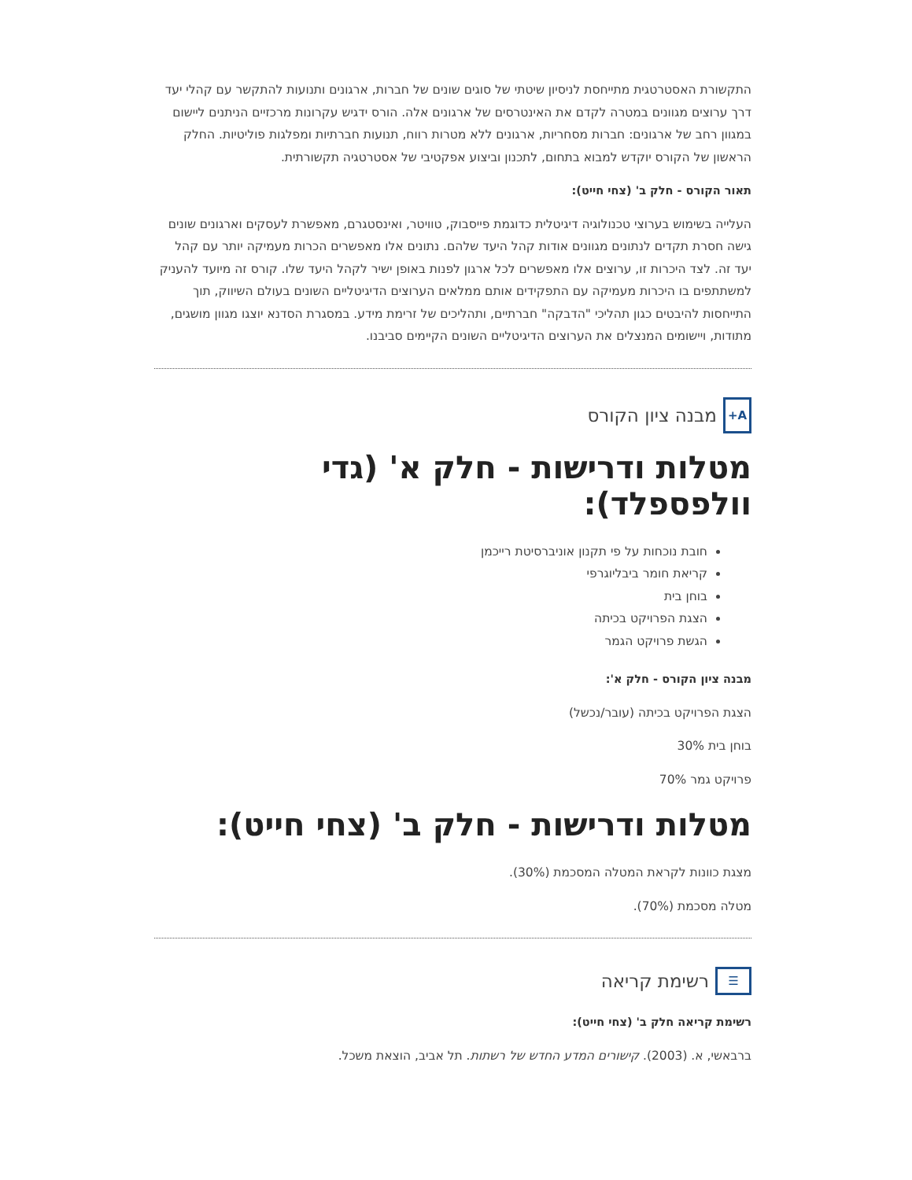התקשורת האסטרטגית מתייחסת לניסיון שיטתי של סוגים שונים של חברות, ארגונים ותנועות להתקשר עם קהלי יעד דרך ערוצים מגוונים במטרה לקדם את האינטרסים של ארגונים אלה. הורס ידגיש עקרונות מרכזיים הניתנים ליישום במגוון רחב של ארגונים: חברות מסחריות, ארגונים ללא מטרות רווח, תנועות חברתיות ומפלגות פוליטיות. החלק הראשון של הקורס יוקדש למבוא בתחום, לתכנון וביצוע אפקטיבי של אסטרטגיה תקשורתית.
תאור הקורס - חלק ב' (צחי חייט):
העלייה בשימוש בערוצי טכנולוגיה דיגיטלית כדוגמת פייסבוק, טוויטר, ואינסטגרם, מאפשרת לעסקים וארגונים שונים גישה חסרת תקדים לנתונים מגוונים אודות קהל היעד שלהם. נתונים אלו מאפשרים הכרות מעמיקה יותר עם קהל יעד זה. לצד היכרות זו, ערוצים אלו מאפשרים לכל ארגון לפנות באופן ישיר לקהל היעד שלו. קורס זה מיועד להעניק למשתתפים בו היכרות מעמיקה עם התפקידים אותם ממלאים הערוצים הדיגיטליים השונים בעולם השיווק, תוך התייחסות להיבטים כגון תהליכי "הדבקה" חברתיים, ותהליכים של זרימת מידע. במסגרת הסדנא יוצגו מגוון מושגים, מתודות, ויישומים המנצלים את הערוצים הדיגיטליים השונים הקיימים סביבנו.
A+ מבנה ציון הקורס
מטלות ודרישות - חלק א' (גדי וולפספלד):
חובת נוכחות על פי תקנון אוניברסיטת רייכמן
קריאת חומר ביבליוגרפי
בוחן בית
הצגת הפרויקט בכיתה
הגשת פרויקט הגמר
מבנה ציון הקורס - חלק א':
הצגת הפרויקט בכיתה (עובר/נכשל)
בוחן בית 30%
פרויקט גמר 70%
מטלות ודרישות - חלק ב' (צחי חייט):
מצגת כוונות לקראת המטלה המסכמת (30%).
מטלה מסכמת (70%).
☰ רשימת קריאה
רשימת קריאה חלק ב' (צחי חייט):
ברבאשי, א. (2003). קישורים המדע החדש של רשתות. תל אביב, הוצאת משכל.